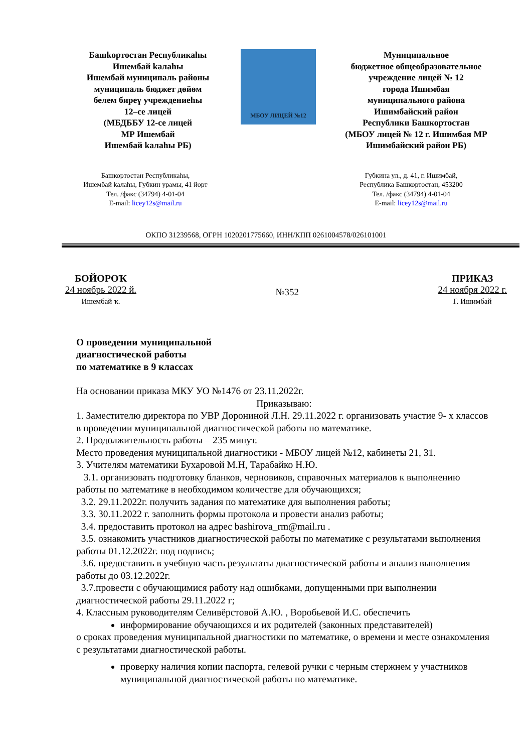Башkортостан Республикаhы
Ишембай kалаhы
Ишембай муниципаль районы
муниципаль бюджет дөйөм
белем биреү учреждениеhы
12–се лицей
(МБДББУ 12-се лицей
МР Ишембай
Ишембай kалаhы РБ)
МБОУ ЛИЦЕЙ №12
Муниципальное
бюджетное общеобразовательное
учреждение лицей № 12
города Ишимбая
муниципального района
Ишимбайский район
Республики Башкортостан
(МБОУ лицей № 12 г. Ишимбая МР
Ишимбайский район РБ)
Башкортостан Республикаhы,
Ишембай kалаhы, Губкин урамы, 41 йорт
Тел. /факс (34794) 4-01-04
E-mail: licey12s@mail.ru
Губкина ул., д. 41, г. Ишимбай,
Республика Башкортостан, 453200
Тел. /факс (34794) 4-01-04
E-mail: licey12s@mail.ru
ОКПО 31239568, ОГРН 1020201775660, ИНН/КПП 0261004578/026101001
БОЙОРОҠ
24 ноябрь 2022 й.
Ишембай ҡ.
№352
ПРИКАЗ
24 ноября 2022 г.
Г. Ишимбай
О проведении муниципальной
диагностической работы
по математике в 9 классах
На основании приказа МКУ УО №1476 от 23.11.2022г.
Приказываю:
1. Заместителю директора по УВР Дорониной Л.Н. 29.11.2022 г. организовать участие 9- х классов в проведении муниципальной диагностической работы по математике.
2. Продолжительность работы – 235 минут.
Место проведения муниципальной диагностики - МБОУ лицей №12, кабинеты 21, 31.
3. Учителям математики Бухаровой М.Н, Тарабайко Н.Ю.
3.1. организовать подготовку бланков, черновиков, справочных материалов к выполнению работы по математике в необходимом количестве для обучающихся;
3.2. 29.11.2022г. получить задания по математике для выполнения работы;
3.3. 30.11.2022 г. заполнить формы протокола и провести анализ работы;
3.4. предоставить протокол на адрес bashirova_rm@mail.ru .
3.5. ознакомить участников диагностической работы по математике с результатами выполнения работы 01.12.2022г. под подпись;
3.6. предоставить в учебную часть результаты диагностической работы и анализ выполнения работы до 03.12.2022г.
3.7.провести с обучающимися работу над ошибками, допущенными при выполнении диагностической работы 29.11.2022 г;
4. Классным руководителям Селивёрстовой А.Ю. , Воробьевой И.С. обеспечить
информирование обучающихся и их родителей (законных представителей)
о сроках проведения муниципальной диагностики по математике, о времени и месте ознакомления с результатами диагностической работы.
проверку наличия копии паспорта, гелевой ручки с черным стержнем у участников муниципальной диагностической работы по математике.